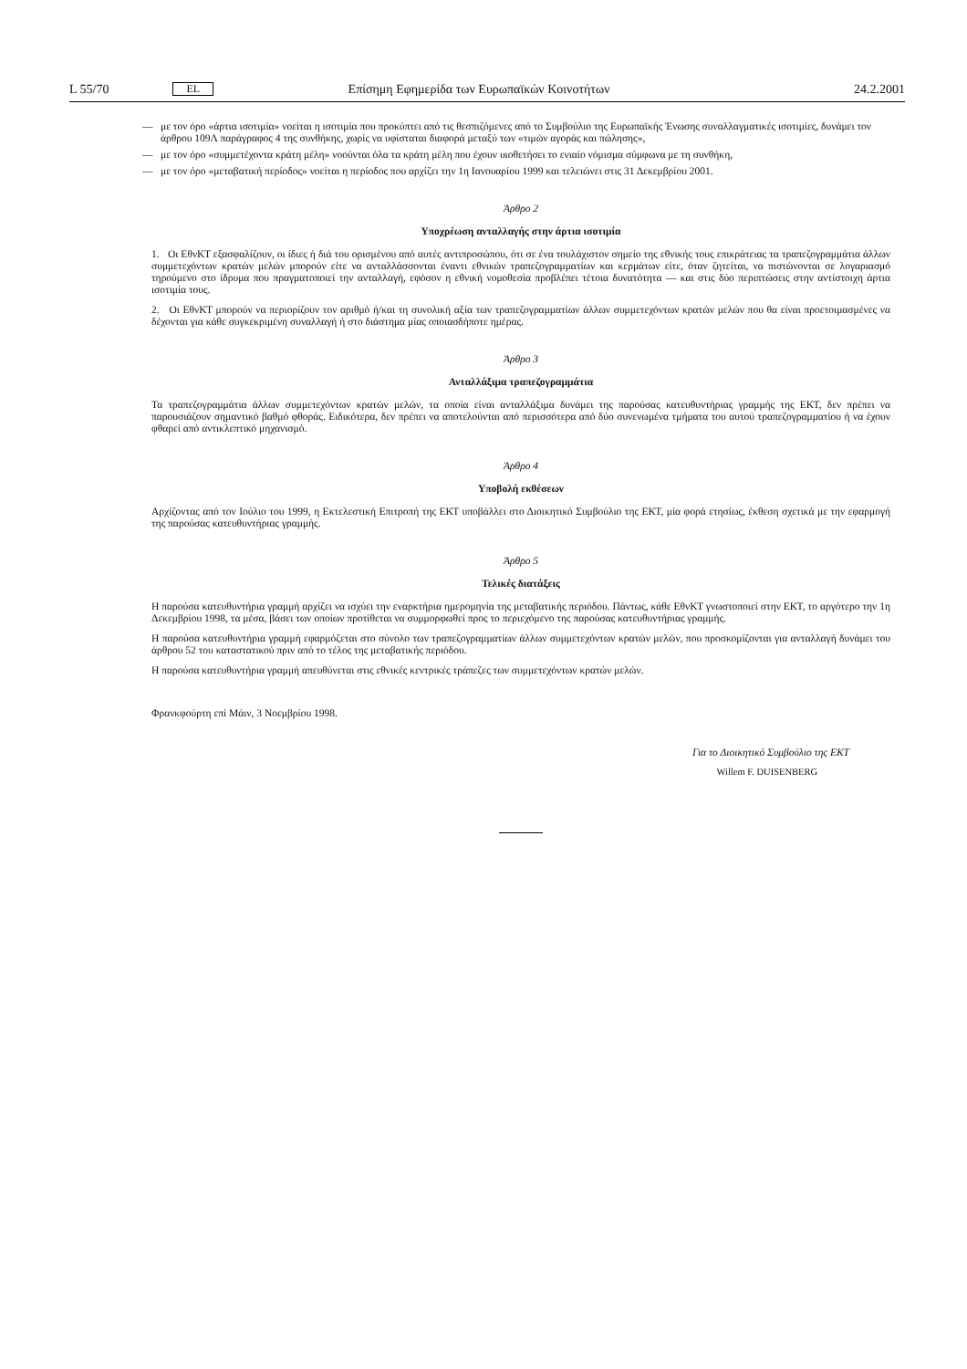L 55/70 EL Επίσημη Εφημερίδα των Ευρωπαϊκών Κοινοτήτων 24.2.2001
— με τον όρο «άρτια ισοτιμία» νοείται η ισοτιμία που προκύπτει από τις θεσπιζόμενες από το Συμβούλιο της Ευρωπαϊκής Ένωσης συναλλαγματικές ισοτιμίες, δυνάμει τον άρθρου 109Λ παράγραφος 4 της συνθήκης, χωρίς να υφίσταται διαφορά μεταξύ των «τιμών αγοράς και πώλησης»,
— με τον όρο «συμμετέχοντα κράτη μέλη» νοούνται όλα τα κράτη μέλη που έχουν υιοθετήσει το ενιαίο νόμισμα σύμφωνα με τη συνθήκη,
— με τον όρο «μεταβατική περίοδος» νοείται η περίοδος που αρχίζει την 1η Ιανουαρίου 1999 και τελειώνει στις 31 Δεκεμβρίου 2001.
Άρθρο 2
Υποχρέωση ανταλλαγής στην άρτια ισοτιμία
1. Οι ΕθνΚΤ εξασφαλίζουν, οι ίδιες ή διά του ορισμένου από αυτές αντιπροσώπου, ότι σε ένα τουλάχιστον σημείο της εθνικής τους επικράτειας τα τραπεζογραμμάτια άλλων συμμετεχόντων κρατών μελών μπορούν είτε να ανταλλάσσονται έναντι εθνικών τραπεζογραμματίων και κερμάτων είτε, όταν ζητείται, να πιστώνονται σε λογαριασμό τηρούμενο στο ίδρυμα που πραγματοποιεί την ανταλλαγή, εφόσον η εθνική νομοθεσία προβλέπει τέτοια δυνατότητα — και στις δύο περιπτώσεις στην αντίστοιχη άρτια ισοτιμία τους.
2. Οι ΕθνΚΤ μπορούν να περιορίζουν τον αριθμό ή/και τη συνολική αξία των τραπεζογραμματίων άλλων συμμετεχόντων κρατών μελών που θα είναι προετοιμασμένες να δέχονται για κάθε συγκεκριμένη συναλλαγή ή στο διάστημα μίας οποιασδήποτε ημέρας.
Άρθρο 3
Ανταλλάξιμα τραπεζογραμμάτια
Τα τραπεζογραμμάτια άλλων συμμετεχόντων κρατών μελών, τα οποία είναι ανταλλάξιμα δυνάμει της παρούσας κατευθυντήριας γραμμής της ΕΚΤ, δεν πρέπει να παρουσιάζουν σημαντικό βαθμό φθοράς. Ειδικότερα, δεν πρέπει να αποτελούνται από περισσότερα από δύο συνενωμένα τμήματα του αυτού τραπεζογραμματίου ή να έχουν φθαρεί από αντικλεπτικό μηχανισμό.
Άρθρο 4
Υποβολή εκθέσεων
Αρχίζοντας από τον Ιούλιο του 1999, η Εκτελεστική Επιτροπή της ΕΚΤ υποβάλλει στο Διοικητικό Συμβούλιο της ΕΚΤ, μία φορά ετησίως, έκθεση σχετικά με την εφαρμογή της παρούσας κατευθυντήριας γραμμής.
Άρθρο 5
Τελικές διατάξεις
Η παρούσα κατευθυντήρια γραμμή αρχίζει να ισχύει την εναρκτήρια ημερομηνία της μεταβατικής περιόδου. Πάντως, κάθε ΕθνΚΤ γνωστοποιεί στην ΕΚΤ, το αργότερο την 1η Δεκεμβρίου 1998, τα μέσα, βάσει των οποίων προτίθεται να συμμορφωθεί προς το περιεχόμενο της παρούσας κατευθυντήριας γραμμής.
Η παρούσα κατευθυντήρια γραμμή εφαρμόζεται στο σύνολο των τραπεζογραμματίων άλλων συμμετεχόντων κρατών μελών, που προσκομίζονται για ανταλλαγή δυνάμει του άρθρου 52 του καταστατικού πριν από το τέλος της μεταβατικής περιόδου.
Η παρούσα κατευθυντήρια γραμμή απευθύνεται στις εθνικές κεντρικές τράπεζες των συμμετεχόντων κρατών μελών.
Φρανκφούρτη επί Μάιν, 3 Νοεμβρίου 1998.
Για το Διοικητικό Συμβούλιο της ΕΚΤ
Willem F. DUISENBERG